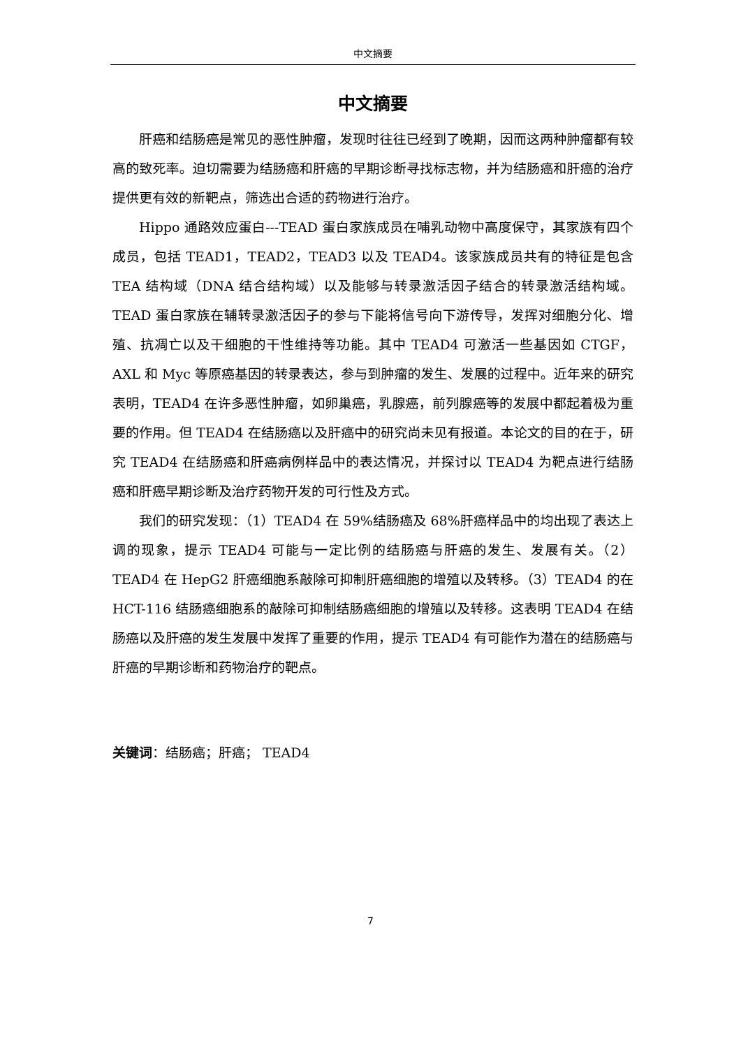中文摘要
中文摘要
肝癌和结肠癌是常见的恶性肿瘤，发现时往往已经到了晚期，因而这两种肿瘤都有较高的致死率。迫切需要为结肠癌和肝癌的早期诊断寻找标志物，并为结肠癌和肝癌的治疗提供更有效的新靶点，筛选出合适的药物进行治疗。
Hippo 通路效应蛋白---TEAD 蛋白家族成员在哺乳动物中高度保守，其家族有四个成员，包括 TEAD1，TEAD2，TEAD3 以及 TEAD4。该家族成员共有的特征是包含 TEA 结构域（DNA 结合结构域）以及能够与转录激活因子结合的转录激活结构域。TEAD 蛋白家族在辅转录激活因子的参与下能将信号向下游传导，发挥对细胞分化、增殖、抗凋亡以及干细胞的干性维持等功能。其中 TEAD4 可激活一些基因如 CTGF，AXL 和 Myc 等原癌基因的转录表达，参与到肿瘤的发生、发展的过程中。近年来的研究表明，TEAD4 在许多恶性肿瘤，如卵巢癌，乳腺癌，前列腺癌等的发展中都起着极为重要的作用。但 TEAD4 在结肠癌以及肝癌中的研究尚未见有报道。本论文的目的在于，研究 TEAD4 在结肠癌和肝癌病例样品中的表达情况，并探讨以 TEAD4 为靶点进行结肠癌和肝癌早期诊断及治疗药物开发的可行性及方式。
我们的研究发现：（1）TEAD4 在 59%结肠癌及 68%肝癌样品中的均出现了表达上调的现象，提示 TEAD4 可能与一定比例的结肠癌与肝癌的发生、发展有关。（2）TEAD4 在 HepG2 肝癌细胞系敲除可抑制肝癌细胞的增殖以及转移。（3）TEAD4 的在 HCT-116 结肠癌细胞系的敲除可抑制结肠癌细胞的增殖以及转移。这表明 TEAD4 在结肠癌以及肝癌的发生发展中发挥了重要的作用，提示 TEAD4 有可能作为潜在的结肠癌与肝癌的早期诊断和药物治疗的靶点。
关键词：结肠癌；肝癌； TEAD4
7